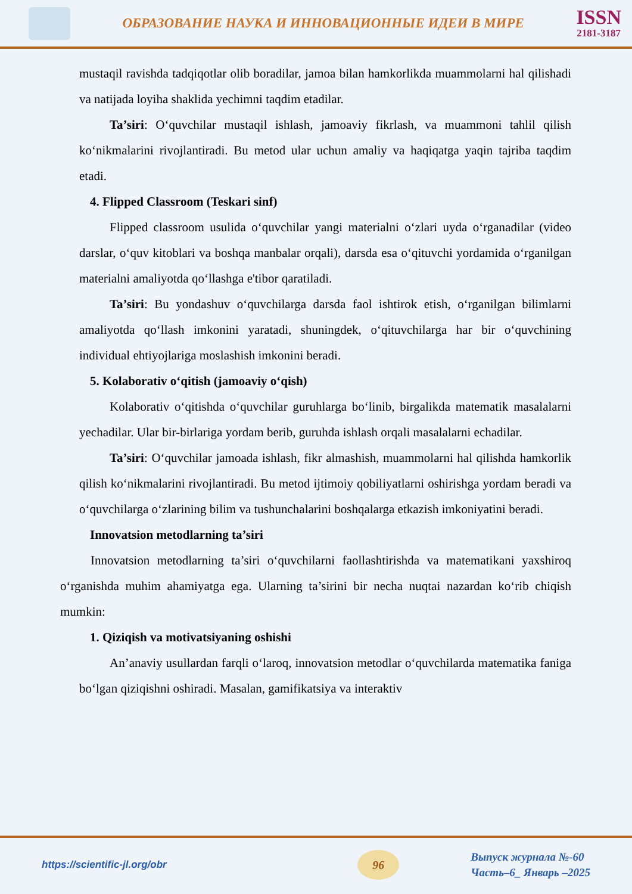ОБРАЗОВАНИЕ НАУКА И ИННОВАЦИОННЫЕ ИДЕИ В МИРЕ
ISSN
2181-3187
mustaqil ravishda tadqiqotlar olib boradilar, jamoa bilan hamkorlikda muammolarni hal qilishadi va natijada loyiha shaklida yechimni taqdim etadilar.
Ta’siri: O‘quvchilar mustaqil ishlash, jamoaviy fikrlash, va muammoni tahlil qilish ko‘nikmalarini rivojlantiradi. Bu metod ular uchun amaliy va haqiqatga yaqin tajriba taqdim etadi.
4. Flipped Classroom (Teskari sinf)
Flipped classroom usulida o‘quvchilar yangi materialni o‘zlari uyda o‘rganadilar (video darslar, o‘quv kitoblari va boshqa manbalar orqali), darsda esa o‘qituvchi yordamida o‘rganilgan materialni amaliyotda qo‘llashga e'tibor qaratiladi.
Ta’siri: Bu yondashuv o‘quvchilarga darsda faol ishtirok etish, o‘rganilgan bilimlarni amaliyotda qo‘llash imkonini yaratadi, shuningdek, o‘qituvchilarga har bir o‘quvchining individual ehtiyojlariga moslashish imkonini beradi.
5. Kolaborativ o‘qitish (jamoaviy o‘qish)
Kolaborativ o‘qitishda o‘quvchilar guruhlarga bo‘linib, birgalikda matematik masalalarni yechadilar. Ular bir-birlariga yordam berib, guruhda ishlash orqali masalalarni echadilar.
Ta’siri: O‘quvchilar jamoada ishlash, fikr almashish, muammolarni hal qilishda hamkorlik qilish ko‘nikmalarini rivojlantiradi. Bu metod ijtimoiy qobiliyatlarni oshirishga yordam beradi va o‘quvchilarga o‘zlarining bilim va tushunchalarini boshqalarga etkazish imkoniyatini beradi.
Innovatsion metodlarning ta’siri
Innovatsion metodlarning ta’siri o‘quvchilarni faollashtirishda va matematikani yaxshiroq o‘rganishda muhim ahamiyatga ega. Ularning ta’sirini bir necha nuqtai nazardan ko‘rib chiqish mumkin:
1. Qiziqish va motivatsiyaning oshishi
An’anaviy usullardan farqli o‘laroq, innovatsion metodlar o‘quvchilarda matematika faniga bo‘lgan qiziqishni oshiradi. Masalan, gamifikatsiya va interaktiv
https://scientific-jl.org/obr
96
Выпуск журнала №-60
Часть–6_ Январь –2025